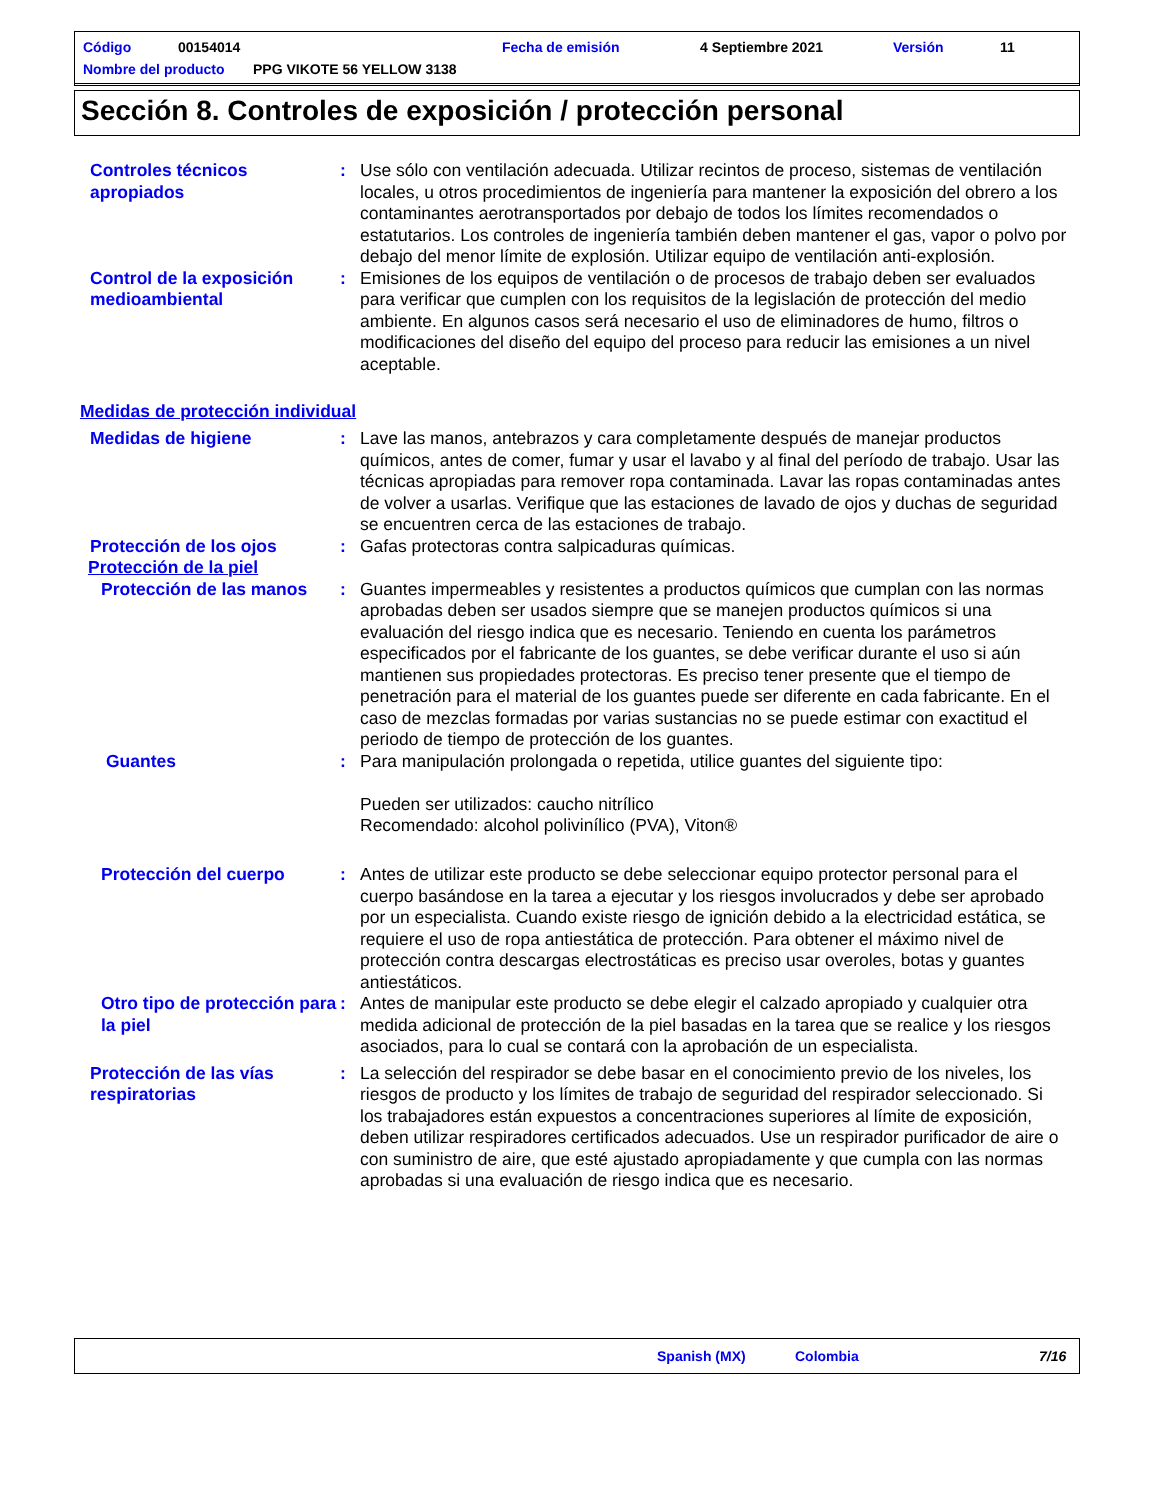Código 00154014 Fecha de emisión 4 Septiembre 2021 Versión 11
Nombre del producto PPG VIKOTE 56 YELLOW 3138
Sección 8. Controles de exposición / protección personal
Controles técnicos apropiados
: Use sólo con ventilación adecuada. Utilizar recintos de proceso, sistemas de ventilación locales, u otros procedimientos de ingeniería para mantener la exposición del obrero a los contaminantes aerotransportados por debajo de todos los límites recomendados o estatutarios. Los controles de ingeniería también deben mantener el gas, vapor o polvo por debajo del menor límite de explosión. Utilizar equipo de ventilación anti-explosión.
Control de la exposición medioambiental
: Emisiones de los equipos de ventilación o de procesos de trabajo deben ser evaluados para verificar que cumplen con los requisitos de la legislación de protección del medio ambiente. En algunos casos será necesario el uso de eliminadores de humo, filtros o modificaciones del diseño del equipo del proceso para reducir las emisiones a un nivel aceptable.
Medidas de protección individual
Medidas de higiene : Lave las manos, antebrazos y cara completamente después de manejar productos químicos, antes de comer, fumar y usar el lavabo y al final del período de trabajo. Usar las técnicas apropiadas para remover ropa contaminada. Lavar las ropas contaminadas antes de volver a usarlas. Verifique que las estaciones de lavado de ojos y duchas de seguridad se encuentren cerca de las estaciones de trabajo.
Protección de los ojos : Gafas protectoras contra salpicaduras químicas.
Protección de la piel
Protección de las manos : Guantes impermeables y resistentes a productos químicos que cumplan con las normas aprobadas deben ser usados siempre que se manejen productos químicos si una evaluación del riesgo indica que es necesario. Teniendo en cuenta los parámetros especificados por el fabricante de los guantes, se debe verificar durante el uso si aún mantienen sus propiedades protectoras. Es preciso tener presente que el tiempo de penetración para el material de los guantes puede ser diferente en cada fabricante. En el caso de mezclas formadas por varias sustancias no se puede estimar con exactitud el periodo de tiempo de protección de los guantes.
Guantes : Para manipulación prolongada o repetida, utilice guantes del siguiente tipo:
Pueden ser utilizados: caucho nitrílico
Recomendado: alcohol polivinílico (PVA), Viton®
Protección del cuerpo : Antes de utilizar este producto se debe seleccionar equipo protector personal para el cuerpo basándose en la tarea a ejecutar y los riesgos involucrados y debe ser aprobado por un especialista. Cuando existe riesgo de ignición debido a la electricidad estática, se requiere el uso de ropa antiestática de protección. Para obtener el máximo nivel de protección contra descargas electrostáticas es preciso usar overoles, botas y guantes antiestáticos.
Otro tipo de protección para la piel
: Antes de manipular este producto se debe elegir el calzado apropiado y cualquier otra medida adicional de protección de la piel basadas en la tarea que se realice y los riesgos asociados, para lo cual se contará con la aprobación de un especialista.
Protección de las vías respiratorias
: La selección del respirador se debe basar en el conocimiento previo de los niveles, los riesgos de producto y los límites de trabajo de seguridad del respirador seleccionado. Si los trabajadores están expuestos a concentraciones superiores al límite de exposición, deben utilizar respiradores certificados adecuados. Use un respirador purificador de aire o con suministro de aire, que esté ajustado apropiadamente y que cumpla con las normas aprobadas si una evaluación de riesgo indica que es necesario.
Spanish (MX) Colombia 7/16